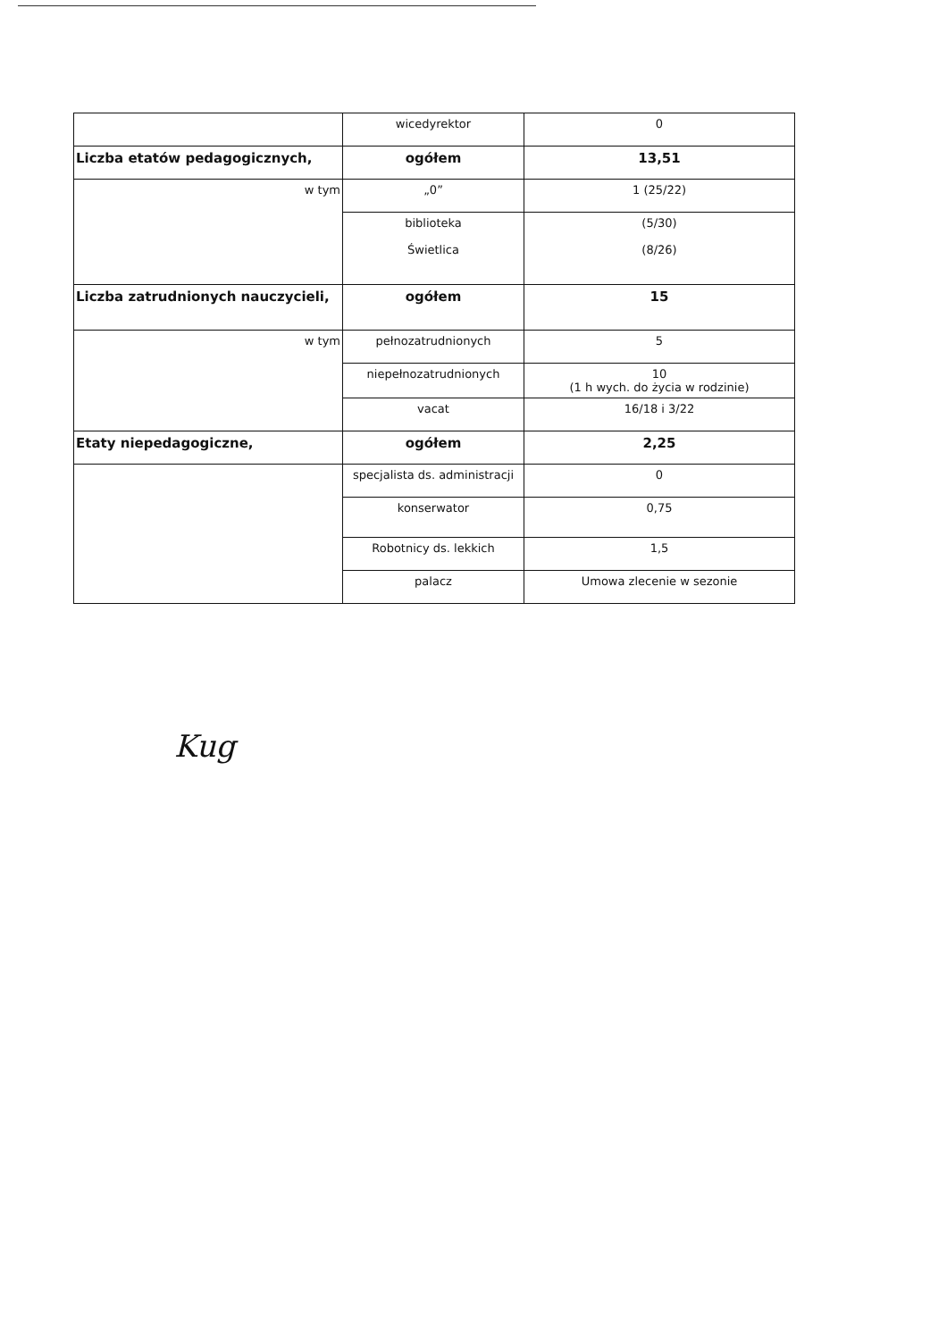| | wicedyrektor | 0 |
| Liczba etatów pedagogicznych, | ogółem | 13,51 |
| w tym | „0” | 1 (25/22) |
| | biblioteka Świetlica | (5/30) (8/26) |
| Liczba zatrudnionych nauczycieli, | ogółem | 15 |
| w tym | pełnozatrudnionych | 5 |
| | niepełnozatrudnionych | 10 (1 h wych. do życia w rodzinie) |
| | vacat | 16/18 i 3/22 |
| Etaty niepedagogiczne, | ogółem | 2,25 |
| | specjalista ds. administracji | 0 |
| | konserwator | 0,75 |
| | Robotnicy ds. lekkich | 1,5 |
| | palacz | Umowa zlecenie w sezonie |
Kug